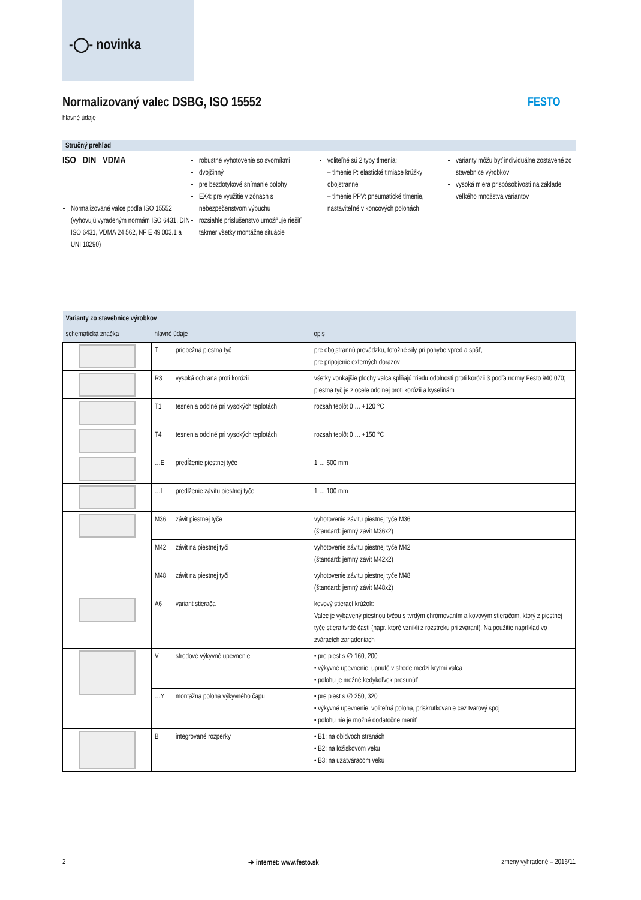-◯- novinka
Normalizovaný valec DSBG, ISO 15552
hlavné údaje
FESTO
Stručný prehľad
ISO DIN VDMA
Normalizované valce podľa ISO 15552 (vyhovujú vyradeným normám ISO 6431, DIN ISO 6431, VDMA 24 562, NF E 49 003.1 a UNI 10290)
robustné vyhotovenie so svorníkmi
dvojčinný
pre bezdotykové snímanie polohy
EX4: pre využitie v zónach s nebezpečenstvom výbuchu
rozsiahle príslušenstvo umožňuje riešiť takmer všetky montážne situácie
voliteľné sú 2 typy tlmenia:
– tlmenie P: elastické tlmiace krúžky obojstranne
– tlmenie PPV: pneumatické tlmenie, nastaviteľné v koncových polohách
varianty môžu byť individuálne zostavené zo stavebnice výrobkov
vysoká miera prispôsobivosti na základe veľkého množstva variantov
| Varianty zo stavebnice výrobkov | | | |
| --- | --- | --- | --- |
| schematická značka | hlavné údaje | | opis |
| | T | priebežná piestna tyč | pre obojstrannú prevádzku, totožné sily pri pohybe vpred a späť, pre pripojenie externých dorazov |
| | R3 | vysoká ochrana proti korózii | všetky vonkajšie plochy valca spĺňajú triedu odolnosti proti korózii 3 podľa normy Festo 940 070; piestna tyč je z ocele odolnej proti korózii a kyselinám |
| | T1 | tesnenia odolné pri vysokých teplotách | rozsah teplôt 0 … +120 °C |
| | T4 | tesnenia odolné pri vysokých teplotách | rozsah teplôt 0 … +150 °C |
| | …E | predĺženie piestnej tyče | 1 … 500 mm |
| | …L | predĺženie závitu piestnej tyče | 1 … 100 mm |
| | M36 | závit piestnej tyče | vyhotovenie závitu piestnej tyče M36 (štandard: jemný závit M36x2) |
| | M42 | závit na piestnej tyči | vyhotovenie závitu piestnej tyče M42 (štandard: jemný závit M42x2) |
| | M48 | závit na piestnej tyči | vyhotovenie závitu piestnej tyče M48 (štandard: jemný závit M48x2) |
| | A6 | variant stierača | kovový stierací krúžok: Valec je vybavený piestnou tyčou s tvrdým chrómovaním a kovovým stieračom, ktorý z piestnej tyče stiera tvrdé časti (napr. ktoré vznikli z rozstreku pri zváraní). Na použitie napríklad vo zváracích zariadeniach |
| | V | stredové výkyvné upevnenie | • pre piest s ∅ 160, 200 • výkyvné upevnenie, upnuté v strede medzi krytmi valca • polohu je možné kedykoľvek presunúť |
| | …Y | montážna poloha výkyvného čapu | • pre piest s ∅ 250, 320 • výkyvné upevnenie, voliteľná poloha, priskrutkovanie cez tvarový spoj • polohu nie je možné dodatočne meniť |
| | B | integrované rozperky | • B1: na obidvoch stranách • B2: na ložiskovom veku • B3: na uzatváracom veku |
2 ➔ internet: www.festo.sk zmeny vyhradené – 2016/11